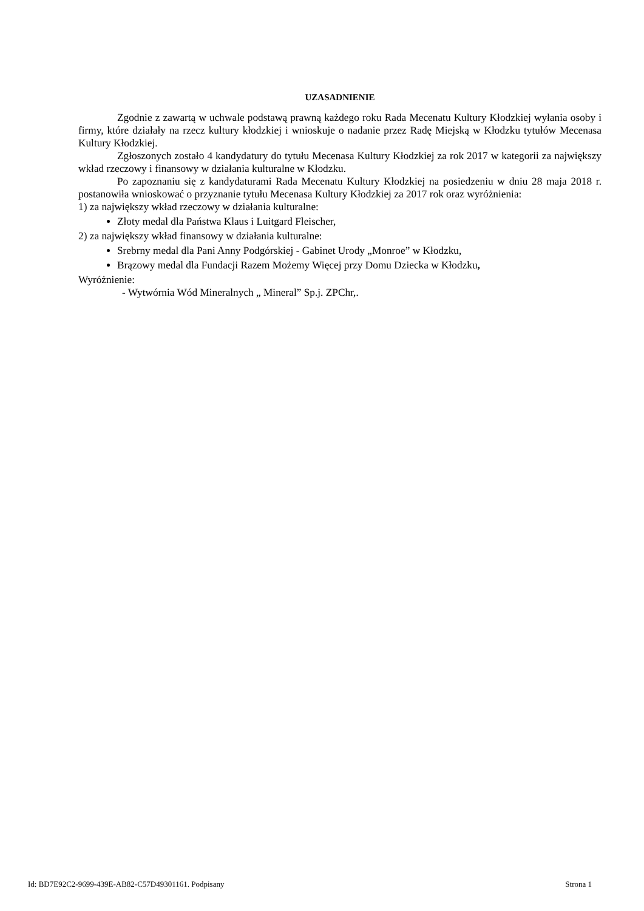UZASADNIENIE
Zgodnie z zawartą w uchwale podstawą prawną każdego roku Rada Mecenatu Kultury Kłodzkiej wyłania osoby i firmy, które działały na rzecz kultury kłodzkiej i wnioskuje o nadanie przez Radę Miejską w Kłodzku tytułów Mecenasa Kultury Kłodzkiej.
Zgłoszonych zostało 4 kandydatury do tytułu Mecenasa Kultury Kłodzkiej za rok 2017 w kategorii za największy wkład rzeczowy i finansowy w działania kulturalne w Kłodzku.
Po zapoznaniu się z kandydaturami Rada Mecenatu Kultury Kłodzkiej na posiedzeniu w dniu 28 maja 2018 r. postanowiła wnioskować o przyznanie tytułu Mecenasa Kultury Kłodzkiej za 2017 rok oraz wyróżnienia:
1) za największy wkład rzeczowy w działania kulturalne:
Złoty medal dla Państwa Klaus i Luitgard Fleischer,
2) za największy wkład finansowy w działania kulturalne:
Srebrny medal dla Pani Anny Podgórskiej - Gabinet Urody „Monroe” w Kłodzku,
Brązowy medal dla Fundacji Razem Możemy Więcej przy Domu Dziecka w Kłodzku,
Wyróżnienie:
- Wytwórnia Wód Mineralnych „ Mineral” Sp.j. ZPChr,.
Id: BD7E92C2-9699-439E-AB82-C57D49301161. Podpisany Strona 1